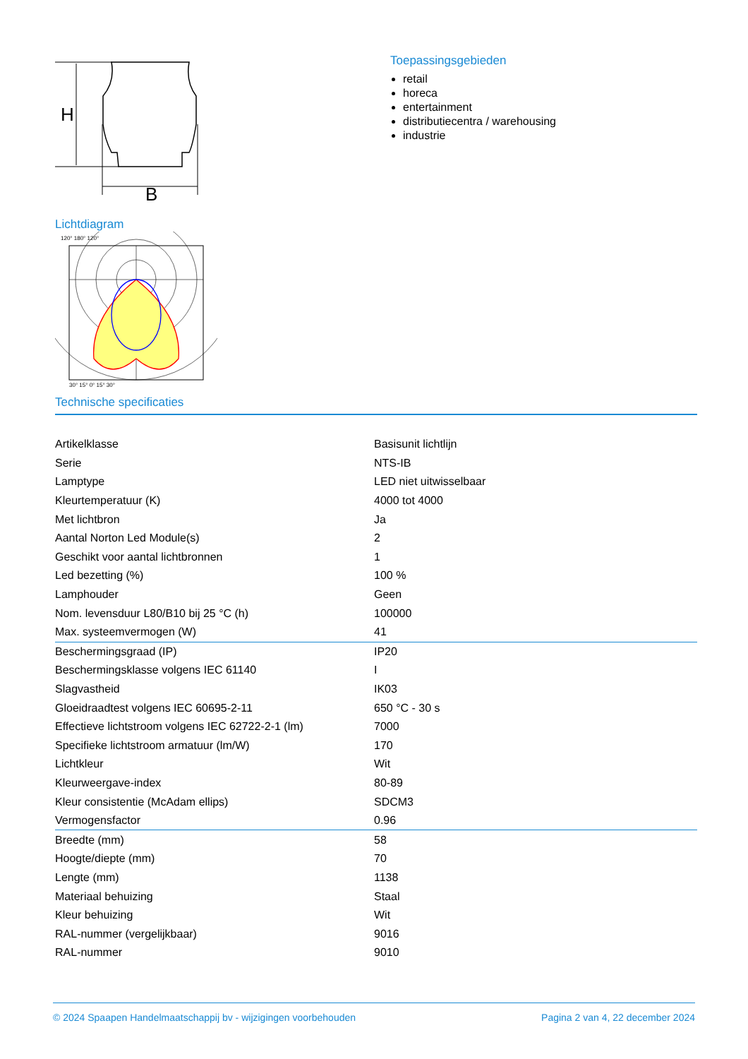H
B
Lichtdiagram
120° 180° 120°
30° 15° 0° 15° 30°
Toepassingsgebieden
retail
horeca
entertainment
distributiecentra / warehousing
industrie
Technische specificaties
| Artikelklasse | Basisunit lichtlijn |
| Serie | NTS-IB |
| Lamptype | LED niet uitwisselbaar |
| Kleurtemperatuur (K) | 4000 tot 4000 |
| Met lichtbron | Ja |
| Aantal Norton Led Module(s) | 2 |
| Geschikt voor aantal lichtbronnen | 1 |
| Led bezetting (%) | 100 % |
| Lamphouder | Geen |
| Nom. levensduur L80/B10 bij 25 °C (h) | 100000 |
| Max. systeemvermogen (W) | 41 |
| Beschermingsgraad (IP) | IP20 |
| Beschermingsklasse volgens IEC 61140 | I |
| Slagvastheid | IK03 |
| Gloeidraadtest volgens IEC 60695-2-11 | 650 °C - 30 s |
| Effectieve lichtstroom volgens IEC 62722-2-1 (lm) | 7000 |
| Specifieke lichtstroom armatuur (lm/W) | 170 |
| Lichtkleur | Wit |
| Kleurweergave-index | 80-89 |
| Kleur consistentie (McAdam ellips) | SDCM3 |
| Vermogensfactor | 0.96 |
| Breedte (mm) | 58 |
| Hoogte/diepte (mm) | 70 |
| Lengte (mm) | 1138 |
| Materiaal behuizing | Staal |
| Kleur behuizing | Wit |
| RAL-nummer (vergelijkbaar) | 9016 |
| RAL-nummer | 9010 |
© 2024 Spaapen Handelmaatschappij bv - wijzigingen voorbehouden Pagina 2 van 4, 22 december 2024